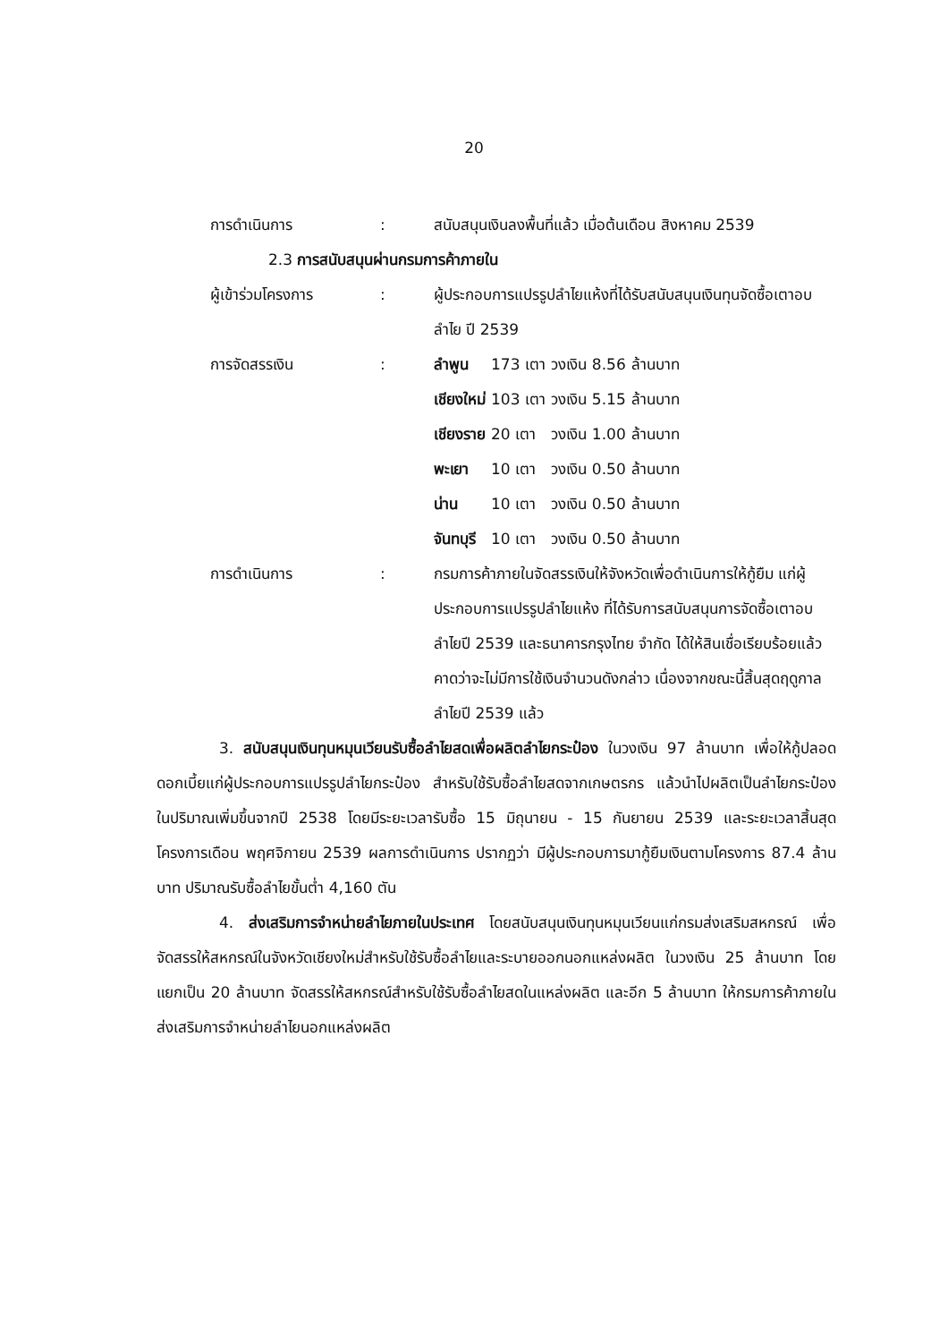20
การดำเนินการ : สนับสนุนเงินลงพื้นที่แล้ว เมื่อต้นเดือน สิงหาคม 2539
2.3 การสนับสนุนผ่านกรมการค้าภายใน
ผู้เข้าร่วมโครงการ : ผู้ประกอบการแปรรูปลำไยแห้งที่ได้รับสนับสนุนเงินทุนจัดซื้อเตาอบลำไย ปี 2539
การจัดสรรเงิน :
| ลำพูน | 173 เตา | วงเงิน | 8.56 | ล้านบาท |
| เชียงใหม่ | 103 เตา | วงเงิน | 5.15 | ล้านบาท |
| เชียงราย | 20 เตา | วงเงิน | 1.00 | ล้านบาท |
| พะเยา | 10 เตา | วงเงิน | 0.50 | ล้านบาท |
| น่าน | 10 เตา | วงเงิน | 0.50 | ล้านบาท |
| จันทบุรี | 10 เตา | วงเงิน | 0.50 | ล้านบาท |
การดำเนินการ : กรมการค้าภายในจัดสรรเงินให้จังหวัดเพื่อดำเนินการให้กู้ยืม แก่ผู้ประกอบการแปรรูปลำไยแห้ง ที่ได้รับการสนับสนุนการจัดซื้อเตาอบลำไยปี 2539 และธนาคารกรุงไทย จำกัด ได้ให้สินเชื่อเรียบร้อยแล้ว คาดว่าจะไม่มีการใช้เงินจำนวนดังกล่าว เนื่องจากขณะนี้สิ้นสุดฤดูกาลลำไยปี 2539 แล้ว
3. สนับสนุนเงินทุนหมุนเวียนรับซื้อลำไยสดเพื่อผลิตลำไยกระป๋อง ในวงเงิน 97 ล้านบาท เพื่อให้กู้ปลอดดอกเบี้ยแก่ผู้ประกอบการแปรรูปลำไยกระป๋อง สำหรับใช้รับซื้อลำไยสดจากเกษตรกร แล้วนำไปผลิตเป็นลำไยกระป๋อง ในปริมาณเพิ่มขึ้นจากปี 2538 โดยมีระยะเวลารับซื้อ 15 มิถุนายน - 15 กันยายน 2539 และระยะเวลาสิ้นสุดโครงการเดือน พฤศจิกายน 2539 ผลการดำเนินการ ปรากฏว่า มีผู้ประกอบการมากู้ยืมเงินตามโครงการ 87.4 ล้านบาท ปริมาณรับซื้อลำไยขั้นต่ำ 4,160 ตัน
4. ส่งเสริมการจำหน่ายลำไยภายในประเทศ โดยสนับสนุนเงินทุนหมุนเวียนแก่กรมส่งเสริมสหกรณ์ เพื่อจัดสรรให้สหกรณ์ในจังหวัดเชียงใหม่สำหรับใช้รับซื้อลำไยและระบายออกนอกแหล่งผลิต ในวงเงิน 25 ล้านบาท โดยแยกเป็น 20 ล้านบาท จัดสรรให้สหกรณ์สำหรับใช้รับซื้อลำไยสดในแหล่งผลิต และอีก 5 ล้านบาท ให้กรมการค้าภายในส่งเสริมการจำหน่ายลำไยนอกแหล่งผลิต